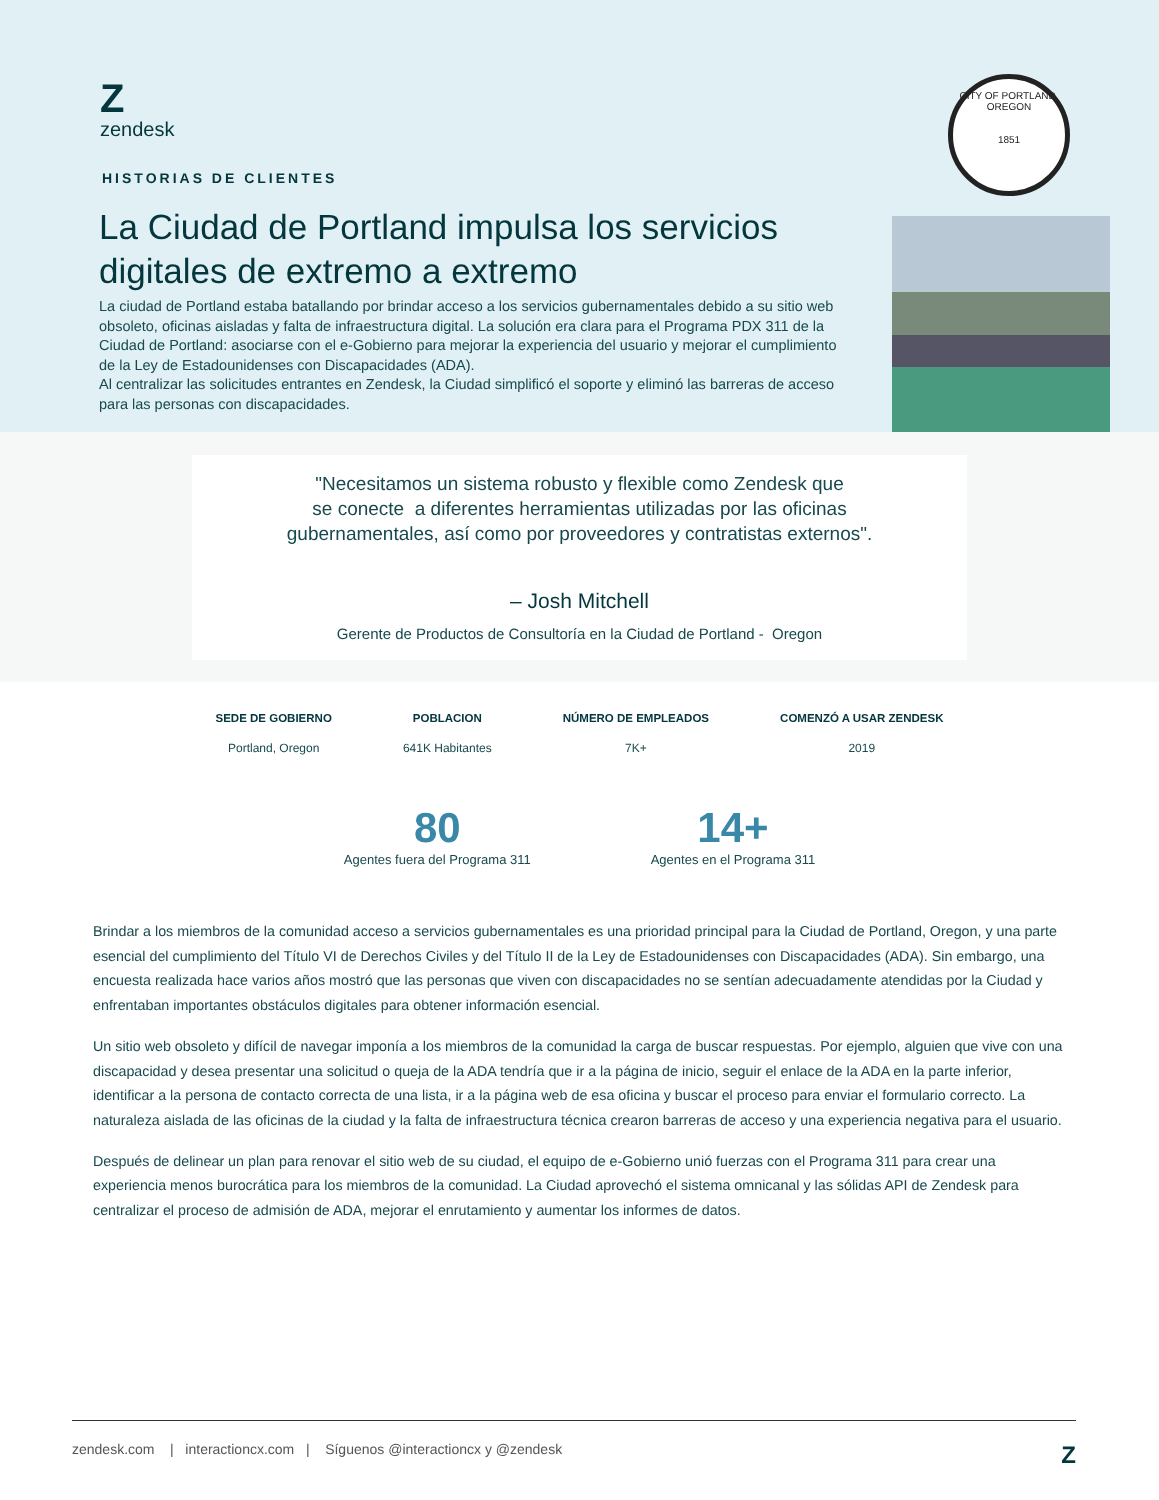Z
zendesk
HISTORIAS DE CLIENTES
La Ciudad de Portland impulsa los servicios digitales de extremo a extremo
La ciudad de Portland estaba batallando por brindar acceso a los servicios gubernamentales debido a su sitio web obsoleto, oficinas aisladas y falta de infraestructura digital. La solución era clara para el Programa PDX 311 de la Ciudad de Portland: asociarse con el e-Gobierno para mejorar la experiencia del usuario y mejorar el cumplimiento de la Ley de Estadounidenses con Discapacidades (ADA).
Al centralizar las solicitudes entrantes en Zendesk, la Ciudad simplificó el soporte y eliminó las barreras de acceso para las personas con discapacidades.
CITY OF PORTLAND, OREGON
1851
"Necesitamos un sistema robusto y flexible como Zendesk que
se conecte a diferentes herramientas utilizadas por las oficinas
gubernamentales, así como por proveedores y contratistas externos".
– Josh Mitchell
Gerente de Productos de Consultoría en la Ciudad de Portland - Oregon
SEDE DE GOBIERNO
Portland, Oregon
POBLACION
641K Habitantes
NÚMERO DE EMPLEADOS
7K+
COMENZÓ A USAR ZENDESK
2019
80
Agentes fuera del Programa 311
14+
Agentes en el Programa 311
Brindar a los miembros de la comunidad acceso a servicios gubernamentales es una prioridad principal para la Ciudad de Portland, Oregon, y una parte esencial del cumplimiento del Título VI de Derechos Civiles y del Título II de la Ley de Estadounidenses con Discapacidades (ADA). Sin embargo, una encuesta realizada hace varios años mostró que las personas que viven con discapacidades no se sentían adecuadamente atendidas por la Ciudad y enfrentaban importantes obstáculos digitales para obtener información esencial.
Un sitio web obsoleto y difícil de navegar imponía a los miembros de la comunidad la carga de buscar respuestas. Por ejemplo, alguien que vive con una discapacidad y desea presentar una solicitud o queja de la ADA tendría que ir a la página de inicio, seguir el enlace de la ADA en la parte inferior, identificar a la persona de contacto correcta de una lista, ir a la página web de esa oficina y buscar el proceso para enviar el formulario correcto. La naturaleza aislada de las oficinas de la ciudad y la falta de infraestructura técnica crearon barreras de acceso y una experiencia negativa para el usuario.
Después de delinear un plan para renovar el sitio web de su ciudad, el equipo de e-Gobierno unió fuerzas con el Programa 311 para crear una experiencia menos burocrática para los miembros de la comunidad. La Ciudad aprovechó el sistema omnicanal y las sólidas API de Zendesk para centralizar el proceso de admisión de ADA, mejorar el enrutamiento y aumentar los informes de datos.
zendesk.com | interactioncx.com | Síguenos @interactioncx y @zendesk Z